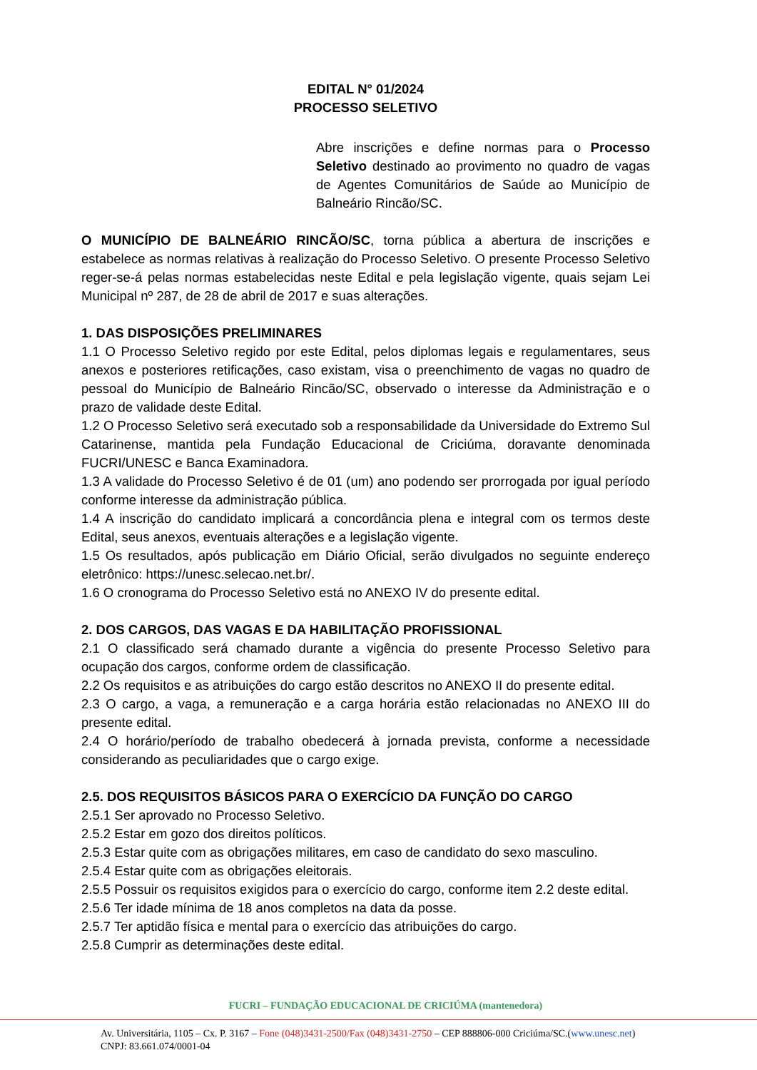EDITAL N° 01/2024
PROCESSO SELETIVO
Abre inscrições e define normas para o Processo Seletivo destinado ao provimento no quadro de vagas de Agentes Comunitários de Saúde ao Município de Balneário Rincão/SC.
O MUNICÍPIO DE BALNEÁRIO RINCÃO/SC, torna pública a abertura de inscrições e estabelece as normas relativas à realização do Processo Seletivo. O presente Processo Seletivo reger-se-á pelas normas estabelecidas neste Edital e pela legislação vigente, quais sejam Lei Municipal nº 287, de 28 de abril de 2017 e suas alterações.
1. DAS DISPOSIÇÕES PRELIMINARES
1.1 O Processo Seletivo regido por este Edital, pelos diplomas legais e regulamentares, seus anexos e posteriores retificações, caso existam, visa o preenchimento de vagas no quadro de pessoal do Município de Balneário Rincão/SC, observado o interesse da Administração e o prazo de validade deste Edital.
1.2 O Processo Seletivo será executado sob a responsabilidade da Universidade do Extremo Sul Catarinense, mantida pela Fundação Educacional de Criciúma, doravante denominada FUCRI/UNESC e Banca Examinadora.
1.3 A validade do Processo Seletivo é de 01 (um) ano podendo ser prorrogada por igual período conforme interesse da administração pública.
1.4 A inscrição do candidato implicará a concordância plena e integral com os termos deste Edital, seus anexos, eventuais alterações e a legislação vigente.
1.5 Os resultados, após publicação em Diário Oficial, serão divulgados no seguinte endereço eletrônico: https://unesc.selecao.net.br/.
1.6 O cronograma do Processo Seletivo está no ANEXO IV do presente edital.
2. DOS CARGOS, DAS VAGAS E DA HABILITAÇÃO PROFISSIONAL
2.1 O classificado será chamado durante a vigência do presente Processo Seletivo para ocupação dos cargos, conforme ordem de classificação.
2.2 Os requisitos e as atribuições do cargo estão descritos no ANEXO II do presente edital.
2.3 O cargo, a vaga, a remuneração e a carga horária estão relacionadas no ANEXO III do presente edital.
2.4 O horário/período de trabalho obedecerá à jornada prevista, conforme a necessidade considerando as peculiaridades que o cargo exige.
2.5. DOS REQUISITOS BÁSICOS PARA O EXERCÍCIO DA FUNÇÃO DO CARGO
2.5.1 Ser aprovado no Processo Seletivo.
2.5.2 Estar em gozo dos direitos políticos.
2.5.3 Estar quite com as obrigações militares, em caso de candidato do sexo masculino.
2.5.4 Estar quite com as obrigações eleitorais.
2.5.5 Possuir os requisitos exigidos para o exercício do cargo, conforme item 2.2 deste edital.
2.5.6 Ter idade mínima de 18 anos completos na data da posse.
2.5.7 Ter aptidão física e mental para o exercício das atribuições do cargo.
2.5.8 Cumprir as determinações deste edital.
FUCRI – FUNDAÇÃO EDUCACIONAL DE CRICIÚMA (mantenedora)
Av. Universitária, 1105 – Cx. P. 3167 – Fone (048)3431-2500/Fax (048)3431-2750 – CEP 888806-000 Criciúma/SC.(www.unesc.net)
CNPJ: 83.661.074/0001-04